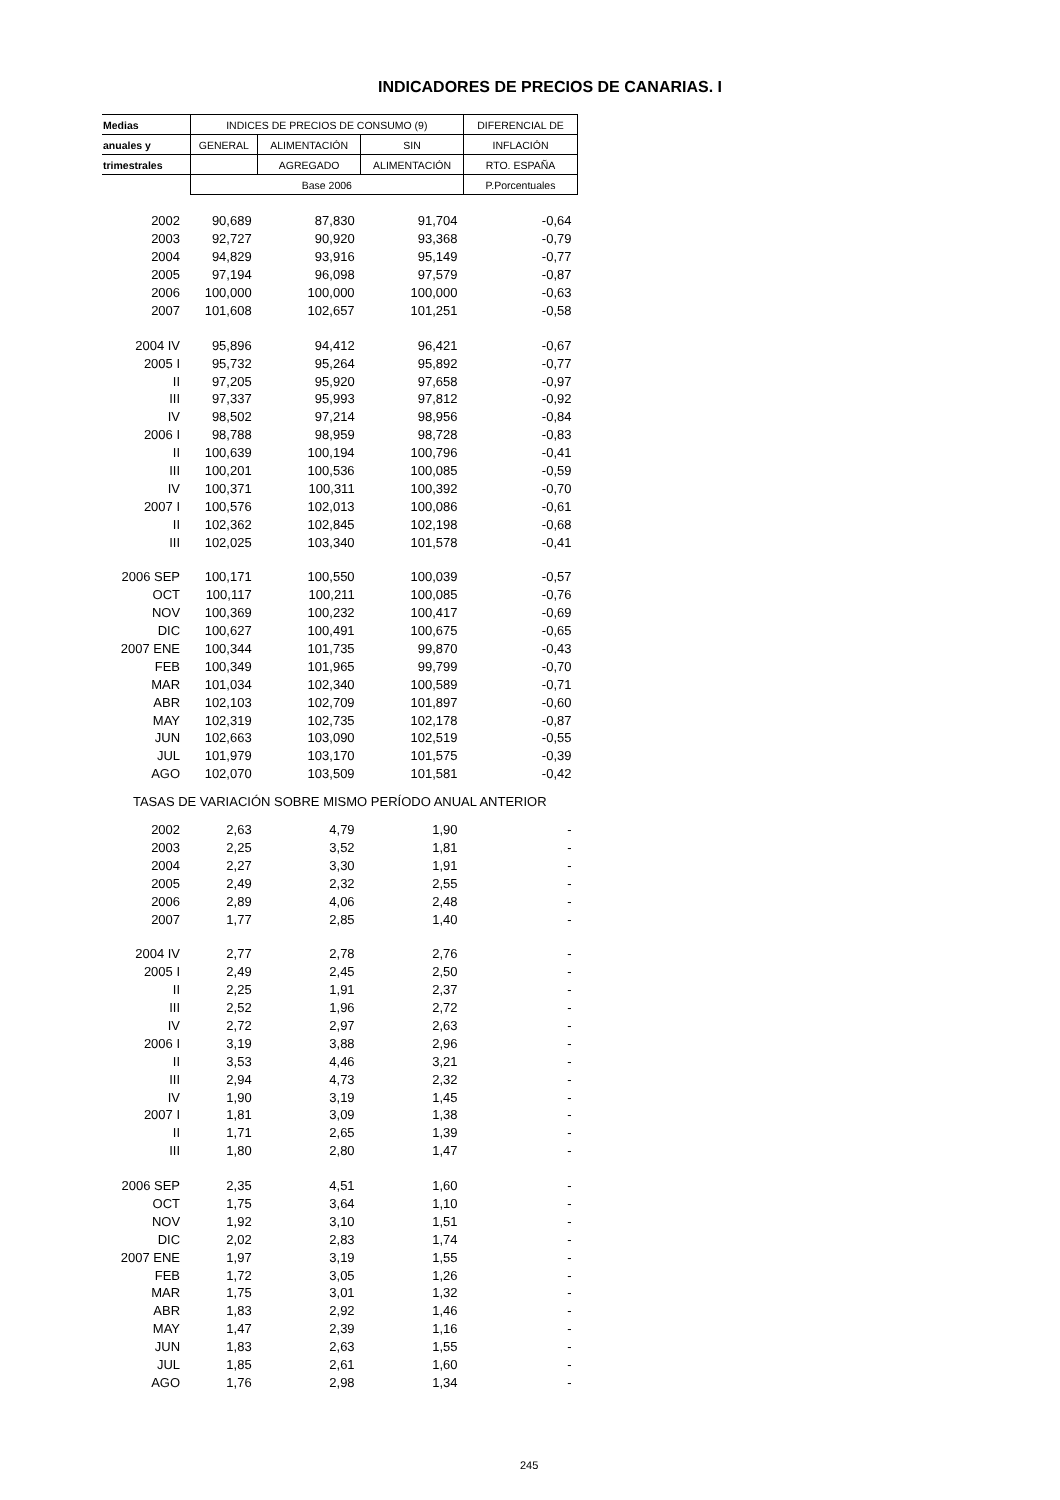INDICADORES DE PRECIOS DE CANARIAS. I
| Medias | INDICES DE PRECIOS DE CONSUMO (9) | | | DIFERENCIAL DE |
| --- | --- | --- | --- | --- |
| anuales y | GENERAL | ALIMENTACIÓN | SIN | INFLACIÓN |
| trimestrales | | AGREGADO | ALIMENTACIÓN | RTO. ESPAÑA |
| | Base 2006 | | | P.Porcentuales |
| 2002 | 90,689 | 87,830 | 91,704 | -0,64 |
| 2003 | 92,727 | 90,920 | 93,368 | -0,79 |
| 2004 | 94,829 | 93,916 | 95,149 | -0,77 |
| 2005 | 97,194 | 96,098 | 97,579 | -0,87 |
| 2006 | 100,000 | 100,000 | 100,000 | -0,63 |
| 2007 | 101,608 | 102,657 | 101,251 | -0,58 |
| 2004 IV | 95,896 | 94,412 | 96,421 | -0,67 |
| 2005 I | 95,732 | 95,264 | 95,892 | -0,77 |
| II | 97,205 | 95,920 | 97,658 | -0,97 |
| III | 97,337 | 95,993 | 97,812 | -0,92 |
| IV | 98,502 | 97,214 | 98,956 | -0,84 |
| 2006 I | 98,788 | 98,959 | 98,728 | -0,83 |
| II | 100,639 | 100,194 | 100,796 | -0,41 |
| III | 100,201 | 100,536 | 100,085 | -0,59 |
| IV | 100,371 | 100,311 | 100,392 | -0,70 |
| 2007 I | 100,576 | 102,013 | 100,086 | -0,61 |
| II | 102,362 | 102,845 | 102,198 | -0,68 |
| III | 102,025 | 103,340 | 101,578 | -0,41 |
| 2006 SEP | 100,171 | 100,550 | 100,039 | -0,57 |
| OCT | 100,117 | 100,211 | 100,085 | -0,76 |
| NOV | 100,369 | 100,232 | 100,417 | -0,69 |
| DIC | 100,627 | 100,491 | 100,675 | -0,65 |
| 2007 ENE | 100,344 | 101,735 | 99,870 | -0,43 |
| FEB | 100,349 | 101,965 | 99,799 | -0,70 |
| MAR | 101,034 | 102,340 | 100,589 | -0,71 |
| ABR | 102,103 | 102,709 | 101,897 | -0,60 |
| MAY | 102,319 | 102,735 | 102,178 | -0,87 |
| JUN | 102,663 | 103,090 | 102,519 | -0,55 |
| JUL | 101,979 | 103,170 | 101,575 | -0,39 |
| AGO | 102,070 | 103,509 | 101,581 | -0,42 |
| TASAS DE VARIACIÓN SOBRE MISMO PERÍODO ANUAL ANTERIOR | | | | |
| 2002 | 2,63 | 4,79 | 1,90 | - |
| 2003 | 2,25 | 3,52 | 1,81 | - |
| 2004 | 2,27 | 3,30 | 1,91 | - |
| 2005 | 2,49 | 2,32 | 2,55 | - |
| 2006 | 2,89 | 4,06 | 2,48 | - |
| 2007 | 1,77 | 2,85 | 1,40 | - |
| 2004 IV | 2,77 | 2,78 | 2,76 | - |
| 2005 I | 2,49 | 2,45 | 2,50 | - |
| II | 2,25 | 1,91 | 2,37 | - |
| III | 2,52 | 1,96 | 2,72 | - |
| IV | 2,72 | 2,97 | 2,63 | - |
| 2006 I | 3,19 | 3,88 | 2,96 | - |
| II | 3,53 | 4,46 | 3,21 | - |
| III | 2,94 | 4,73 | 2,32 | - |
| IV | 1,90 | 3,19 | 1,45 | - |
| 2007 I | 1,81 | 3,09 | 1,38 | - |
| II | 1,71 | 2,65 | 1,39 | - |
| III | 1,80 | 2,80 | 1,47 | - |
| 2006 SEP | 2,35 | 4,51 | 1,60 | - |
| OCT | 1,75 | 3,64 | 1,10 | - |
| NOV | 1,92 | 3,10 | 1,51 | - |
| DIC | 2,02 | 2,83 | 1,74 | - |
| 2007 ENE | 1,97 | 3,19 | 1,55 | - |
| FEB | 1,72 | 3,05 | 1,26 | - |
| MAR | 1,75 | 3,01 | 1,32 | - |
| ABR | 1,83 | 2,92 | 1,46 | - |
| MAY | 1,47 | 2,39 | 1,16 | - |
| JUN | 1,83 | 2,63 | 1,55 | - |
| JUL | 1,85 | 2,61 | 1,60 | - |
| AGO | 1,76 | 2,98 | 1,34 | - |
245